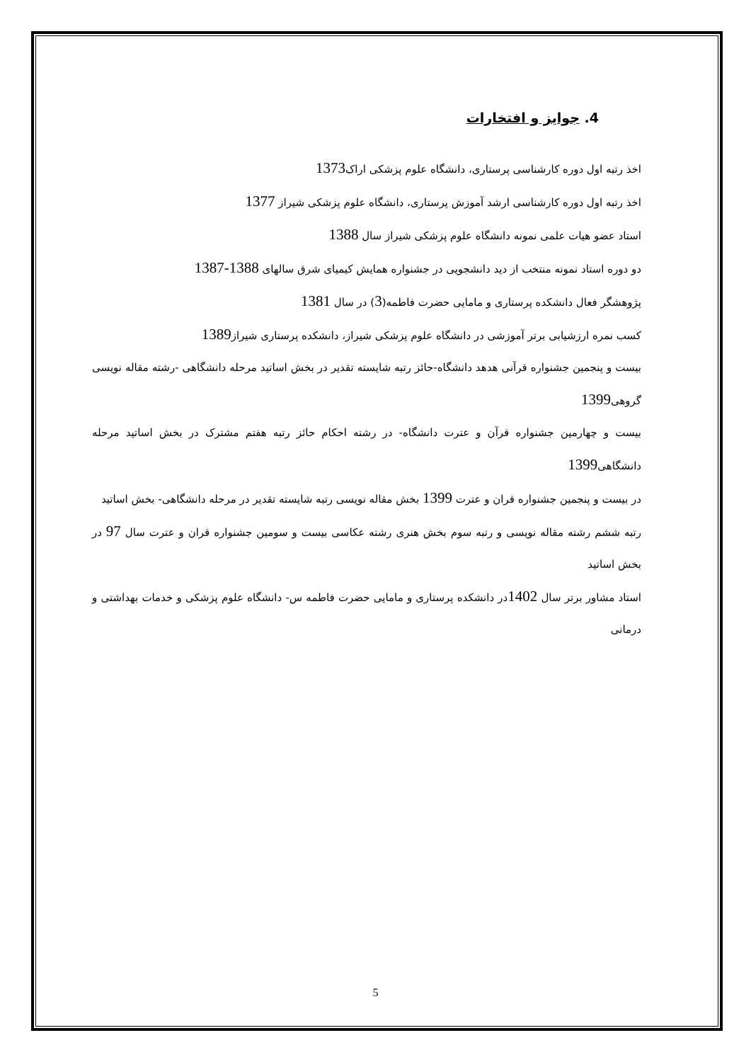4. جوایز و افتخارات
اخذ رتبه اول دوره کارشناسی پرستاری، دانشگاه علوم پزشکی اراک1373
اخذ رتبه اول دوره کارشناسی ارشد آموزش پرستاری، دانشگاه علوم پزشکی شیراز 1377
استاد عضو هیات علمی نمونه دانشگاه علوم پزشکی شیراز سال 1388
دو دوره استاد نمونه منتخب از دید دانشجویی در جشنواره همایش کیمیای شرق سالهای 1388-1387
پژوهشگر فعال دانشکده پرستاری و مامایی حضرت فاطمه(3) در سال 1381
کسب نمره ارزشیابی برتر آموزشی در دانشگاه علوم پزشکی شیراز، دانشکده پرستاری شیراز1389
بیست و پنجمین جشنواره قرآنی هدهد دانشگاه-حائز رتبه شایسته تقدیر در بخش اساتید مرحله دانشگاهی -رشته مقاله نویسی گروهی1399
بیست و چهارمین جشنواره قرآن و عترت دانشگاه- در رشته احکام حائز رتبه هفتم مشترک در بخش اساتید مرحله دانشگاهی1399
در بیست و پنجمین جشنواره قران و عترت 1399 بخش مقاله نویسی رتبه شایسته تقدیر در مرحله دانشگاهی- بخش اساتید
رتبه ششم رشته مقاله نویسی و رتبه سوم بخش هنری رشته عکاسی بیست و سومین جشنواره قران و عترت سال 97 در بخش اساتید
استاد مشاور برتر سال 1402در دانشکده پرستاری و مامایی حضرت فاطمه س- دانشگاه علوم پزشکی و خدمات بهداشتی و درمانی
5